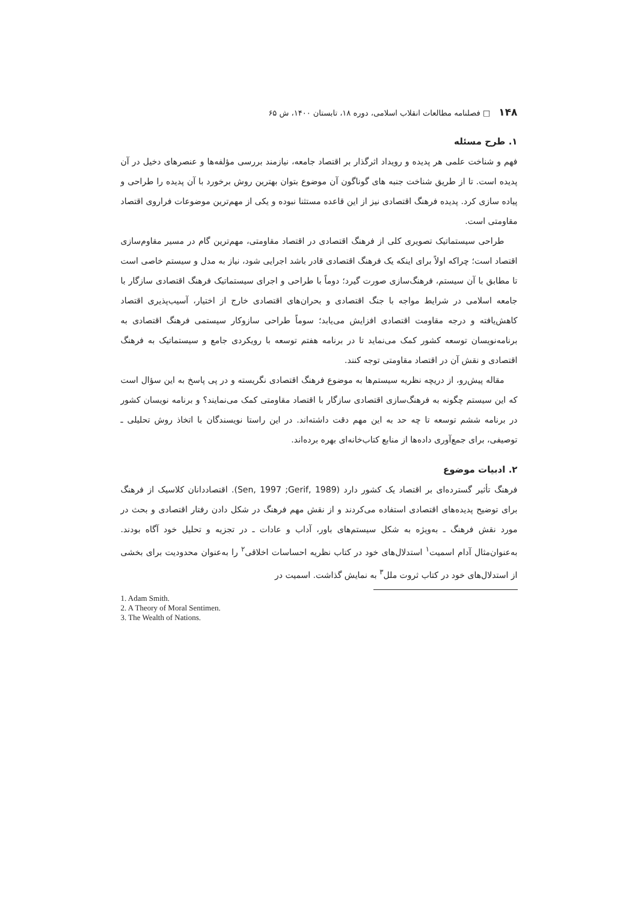۱۴۸ □ فصلنامه مطالعات انقلاب اسلامی، دوره ۱۸، تابستان ۱۴۰۰، ش ۶۵
۱. طرح مسئله
فهم و شناخت علمی هر پدیده و رویداد اثرگذار بر اقتصاد جامعه، نیازمند بررسی مؤلفه‌ها و عنصرهای دخیل در آن پدیده است. تا از طریق شناخت جنبه های گوناگون آن موضوع بتوان بهترین روش برخورد با آن پدیده را طراحی و پیاده سازی کرد. پدیده فرهنگ اقتصادی نیز از این قاعده مستثنا نبوده و یکی از مهم‌ترین موضوعات فراروی اقتصاد مقاومتی است.
طراحی سیستماتیک تصویری کلی از فرهنگ اقتصادی در اقتصاد مقاومتی، مهم‌ترین گام در مسیر مقاوم‌سازی اقتصاد است؛ چراکه اولاً برای اینکه یک فرهنگ اقتصادی قادر باشد اجرایی شود، نیاز به مدل و سیستم خاصی است تا مطابق با آن سیستم، فرهنگ‌سازی صورت گیرد؛ دوماً با طراحی و اجرای سیستماتیک فرهنگ اقتصادی سازگار با جامعه اسلامی در شرایط مواجه با جنگ اقتصادی و بحران‌های اقتصادی خارج از اختیار، آسیب‌پذیری اقتصاد کاهش‌یافته و درجه مقاومت اقتصادی افزایش می‌یابد؛ سوماً طراحی سازوکار سیستمی فرهنگ اقتصادی به برنامه‌نویسان توسعه کشور کمک می‌نماید تا در برنامه هفتم توسعه با رویکردی جامع و سیستماتیک به فرهنگ اقتصادی و نقش آن در اقتصاد مقاومتی توجه کنند.
مقاله پیش‌رو، از دریچه نظریه سیستم‌ها به موضوع فرهنگ اقتصادی نگریسته و در پی پاسخ به این سؤال است که این سیستم چگونه به فرهنگ‌سازی اقتصادی سازگار با اقتصاد مقاومتی کمک می‌نمایند؟ و برنامه نویسان کشور در برنامه ششم توسعه تا چه حد به این مهم دقت داشته‌اند. در این راستا نویسندگان با اتخاذ روش تحلیلی ـ توصیفی، برای جمع‌آوری داده‌ها از منابع کتاب‌خانه‌ای بهره برده‌اند.
۲. ادبیات موضوع
فرهنگ تأثیر گسترده‌ای بر اقتصاد یک کشور دارد (Sen, 1997 ;Gerif, 1989). اقتصاددانان کلاسیک از فرهنگ برای توضیح پدیده‌های اقتصادی استفاده می‌کردند و از نقش مهم فرهنگ در شکل دادن رفتار اقتصادی و بحث در مورد نقش فرهنگ ـ به‌ویژه به شکل سیستم‌های باور، آداب و عادات ـ در تجزیه و تحلیل خود آگاه بودند. به‌عنوان‌مثال آدام اسمیت<sup>۱</sup> استدلال‌های خود در کتاب نظریه احساسات اخلاقی<sup>۲</sup> را به‌عنوان محدودیت برای بخشی از استدلال‌های خود در کتاب ثروت ملل<sup>۳</sup> به نمایش گذاشت. اسمیت در
1. Adam Smith.
2. A Theory of Moral Sentimen.
3. The Wealth of Nations.